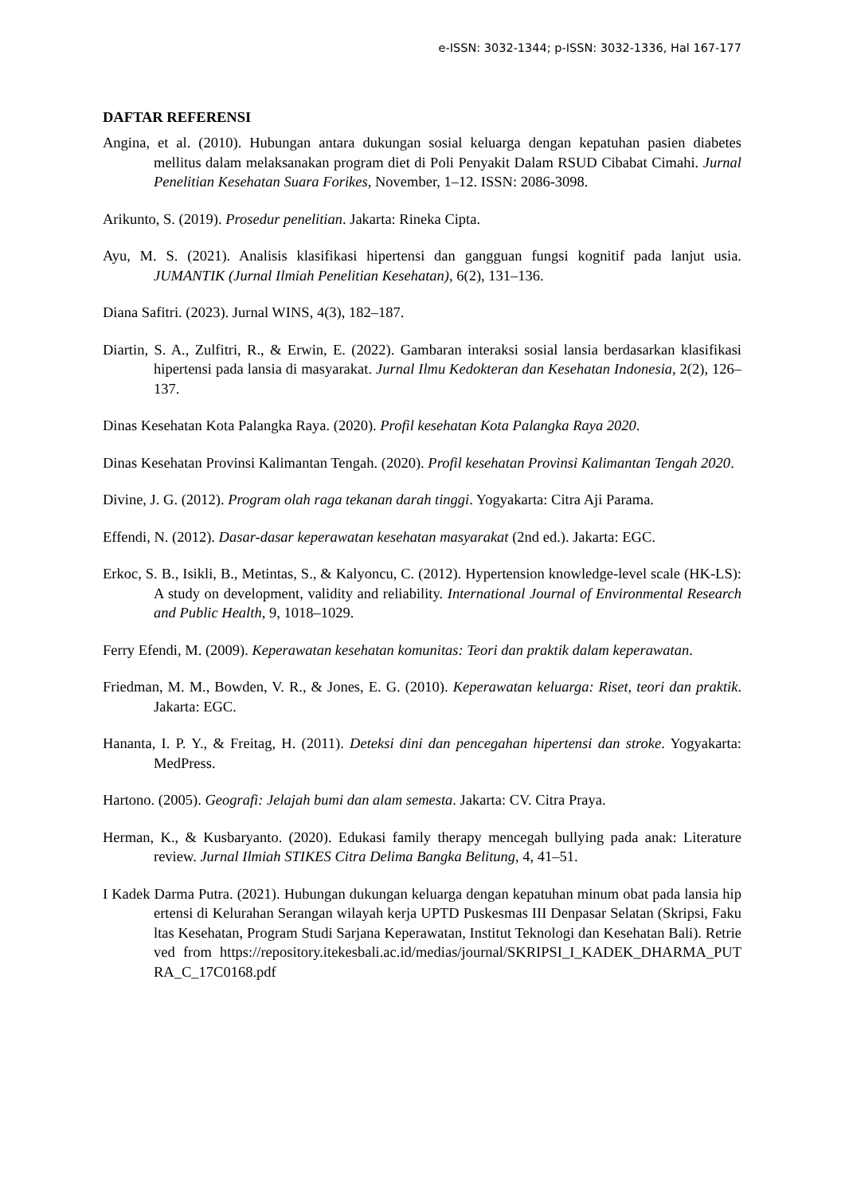e-ISSN: 3032-1344; p-ISSN: 3032-1336, Hal 167-177
DAFTAR REFERENSI
Angina, et al. (2010). Hubungan antara dukungan sosial keluarga dengan kepatuhan pasien diabetes mellitus dalam melaksanakan program diet di Poli Penyakit Dalam RSUD Cibabat Cimahi. Jurnal Penelitian Kesehatan Suara Forikes, November, 1–12. ISSN: 2086-3098.
Arikunto, S. (2019). Prosedur penelitian. Jakarta: Rineka Cipta.
Ayu, M. S. (2021). Analisis klasifikasi hipertensi dan gangguan fungsi kognitif pada lanjut usia. JUMANTIK (Jurnal Ilmiah Penelitian Kesehatan), 6(2), 131–136.
Diana Safitri. (2023). Jurnal WINS, 4(3), 182–187.
Diartin, S. A., Zulfitri, R., & Erwin, E. (2022). Gambaran interaksi sosial lansia berdasarkan klasifikasi hipertensi pada lansia di masyarakat. Jurnal Ilmu Kedokteran dan Kesehatan Indonesia, 2(2), 126–137.
Dinas Kesehatan Kota Palangka Raya. (2020). Profil kesehatan Kota Palangka Raya 2020.
Dinas Kesehatan Provinsi Kalimantan Tengah. (2020). Profil kesehatan Provinsi Kalimantan Tengah 2020.
Divine, J. G. (2012). Program olah raga tekanan darah tinggi. Yogyakarta: Citra Aji Parama.
Effendi, N. (2012). Dasar-dasar keperawatan kesehatan masyarakat (2nd ed.). Jakarta: EGC.
Erkoc, S. B., Isikli, B., Metintas, S., & Kalyoncu, C. (2012). Hypertension knowledge-level scale (HK-LS): A study on development, validity and reliability. International Journal of Environmental Research and Public Health, 9, 1018–1029.
Ferry Efendi, M. (2009). Keperawatan kesehatan komunitas: Teori dan praktik dalam keperawatan.
Friedman, M. M., Bowden, V. R., & Jones, E. G. (2010). Keperawatan keluarga: Riset, teori dan praktik. Jakarta: EGC.
Hananta, I. P. Y., & Freitag, H. (2011). Deteksi dini dan pencegahan hipertensi dan stroke. Yogyakarta: MedPress.
Hartono. (2005). Geografi: Jelajah bumi dan alam semesta. Jakarta: CV. Citra Praya.
Herman, K., & Kusbaryanto. (2020). Edukasi family therapy mencegah bullying pada anak: Literature review. Jurnal Ilmiah STIKES Citra Delima Bangka Belitung, 4, 41–51.
I Kadek Darma Putra. (2021). Hubungan dukungan keluarga dengan kepatuhan minum obat pada lansia hipertensi di Kelurahan Serangan wilayah kerja UPTD Puskesmas III Denpasar Selatan (Skripsi, Fakultas Kesehatan, Program Studi Sarjana Keperawatan, Institut Teknologi dan Kesehatan Bali). Retrieved from https://repository.itekesbali.ac.id/medias/journal/SKRIPSI_I_KADEK_DHARMA_PUTRA_C_17C0168.pdf